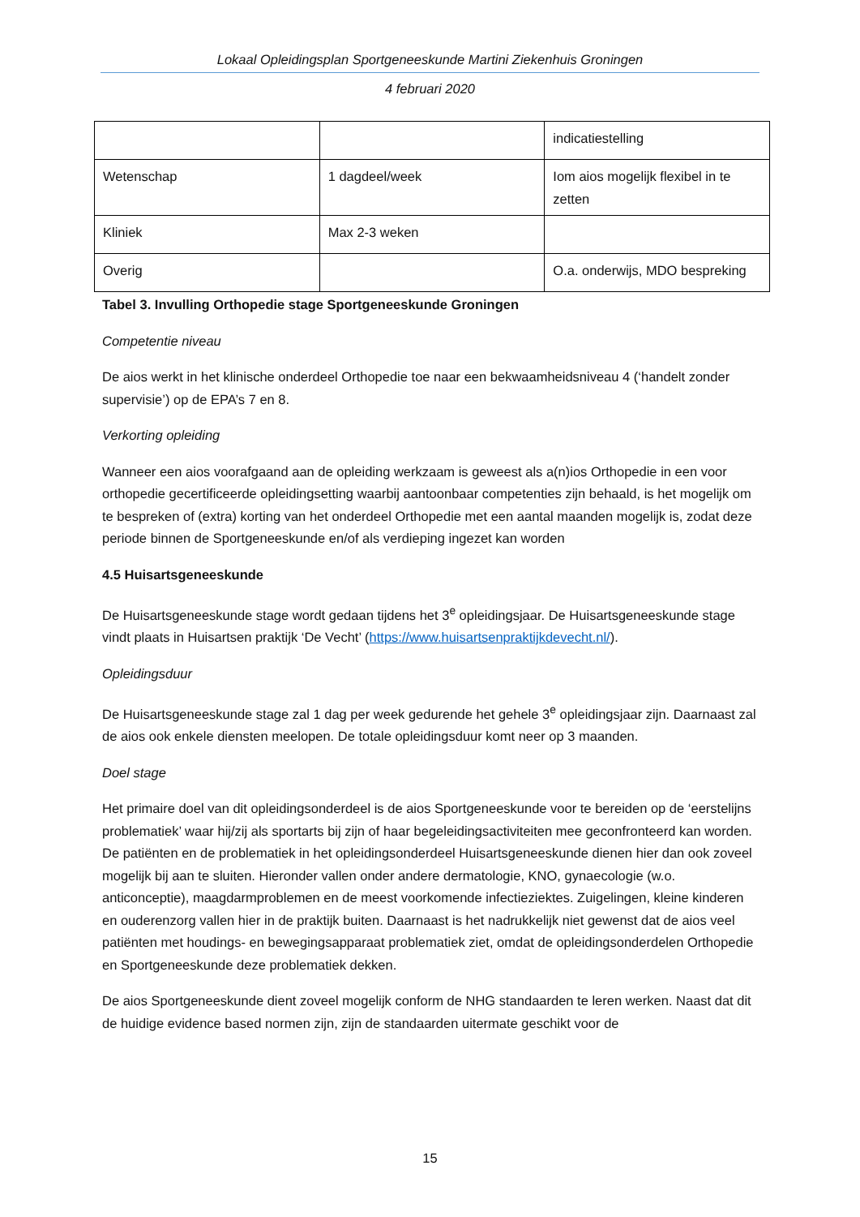Lokaal Opleidingsplan Sportgeneeskunde Martini Ziekenhuis Groningen
4 februari 2020
| | | indicatiestelling |
| Wetenschap | 1 dagdeel/week | Iom aios mogelijk flexibel in te zetten |
| Kliniek | Max 2-3 weken | |
| Overig | | O.a. onderwijs, MDO bespreking |
Tabel 3. Invulling Orthopedie stage Sportgeneeskunde Groningen
Competentie niveau
De aios werkt in het klinische onderdeel Orthopedie toe naar een bekwaamheidsniveau 4 (‘handelt zonder supervisie’) op de EPA’s 7 en 8.
Verkorting opleiding
Wanneer een aios voorafgaand aan de opleiding werkzaam is geweest als a(n)ios Orthopedie in een voor orthopedie gecertificeerde opleidingsetting waarbij aantoonbaar competenties zijn behaald, is het mogelijk om te bespreken of (extra) korting van het onderdeel Orthopedie met een aantal maanden mogelijk is, zodat deze periode binnen de Sportgeneeskunde en/of als verdieping ingezet kan worden
4.5 Huisartsgeneeskunde
De Huisartsgeneeskunde stage wordt gedaan tijdens het 3<sup>e</sup> opleidingsjaar. De Huisartsgeneeskunde stage vindt plaats in Huisartsen praktijk ‘De Vecht’ (https://www.huisartsenpraktijkdevecht.nl/).
Opleidingsduur
De Huisartsgeneeskunde stage zal 1 dag per week gedurende het gehele 3<sup>e</sup> opleidingsjaar zijn. Daarnaast zal de aios ook enkele diensten meelopen. De totale opleidingsduur komt neer op 3 maanden.
Doel stage
Het primaire doel van dit opleidingsonderdeel is de aios Sportgeneeskunde voor te bereiden op de ‘eerstelijns problematiek’ waar hij/zij als sportarts bij zijn of haar begeleidingsactiviteiten mee geconfronteerd kan worden. De patiënten en de problematiek in het opleidingsonderdeel Huisartsgeneeskunde dienen hier dan ook zoveel mogelijk bij aan te sluiten. Hieronder vallen onder andere dermatologie, KNO, gynaecologie (w.o. anticonceptie), maagdarmproblemen en de meest voorkomende infectieziektes. Zuigelingen, kleine kinderen en ouderenzorg vallen hier in de praktijk buiten. Daarnaast is het nadrukkelijk niet gewenst dat de aios veel patiënten met houdings- en bewegingsapparaat problematiek ziet, omdat de opleidingsonderdelen Orthopedie en Sportgeneeskunde deze problematiek dekken.
De aios Sportgeneeskunde dient zoveel mogelijk conform de NHG standaarden te leren werken. Naast dat dit de huidige evidence based normen zijn, zijn de standaarden uitermate geschikt voor de
15